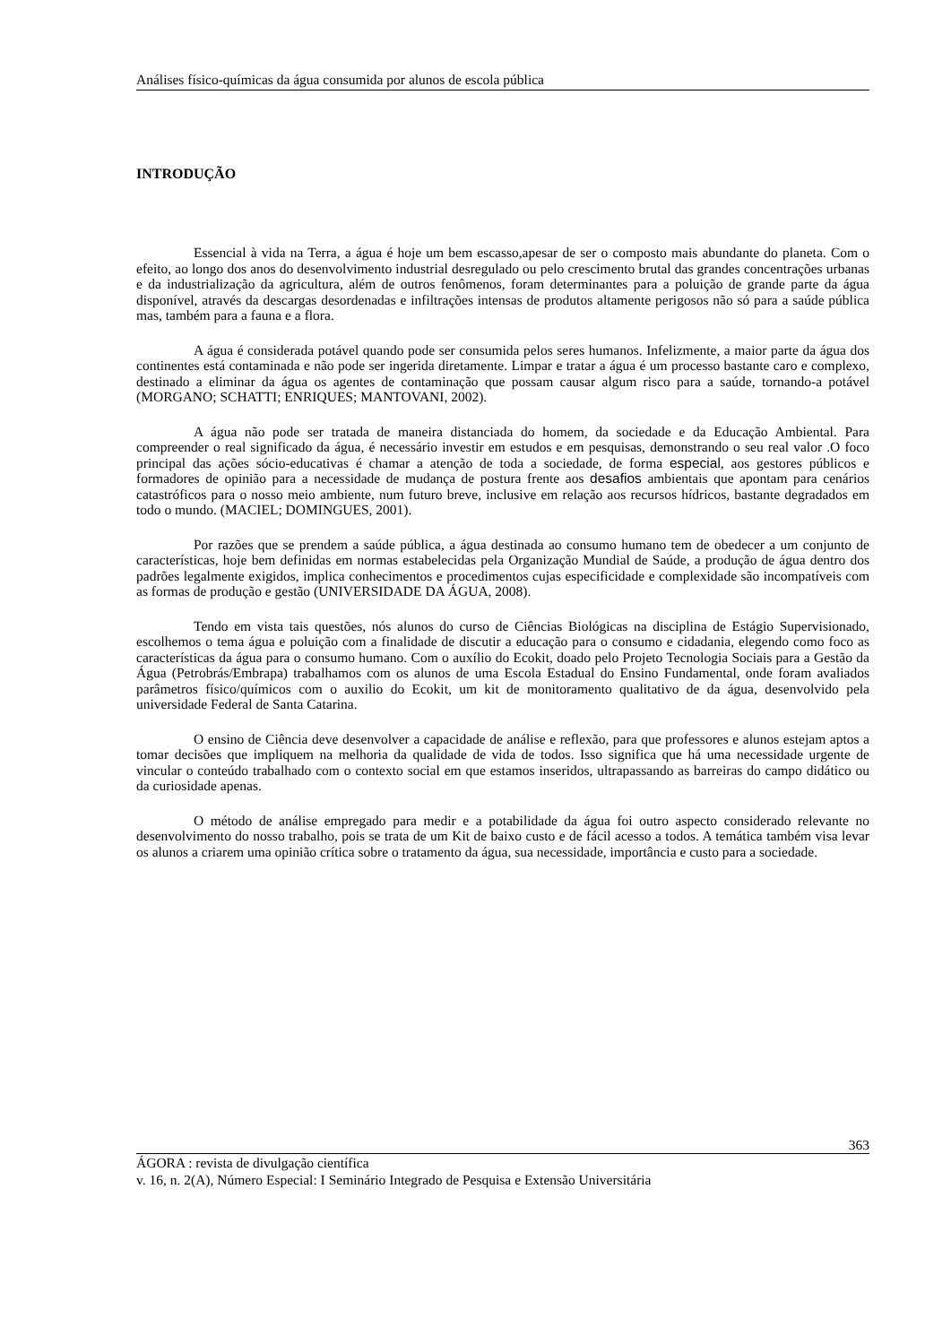Análises físico-químicas da água consumida por alunos de escola pública
INTRODUÇÃO
Essencial à vida na Terra, a água é hoje um bem escasso,apesar de ser o composto mais abundante do planeta. Com o efeito, ao longo dos anos do desenvolvimento industrial desregulado ou pelo crescimento brutal das grandes concentrações urbanas e da industrialização da agricultura, além de outros fenômenos, foram determinantes para a poluição de grande parte da água disponível, através da descargas desordenadas e infiltrações intensas de produtos altamente perigosos não só para a saúde pública mas, também para a fauna e a flora.
A água é considerada potável quando pode ser consumida pelos seres humanos. Infelizmente, a maior parte da água dos continentes está contaminada e não pode ser ingerida diretamente. Limpar e tratar a água é um processo bastante caro e complexo, destinado a eliminar da água os agentes de contaminação que possam causar algum risco para a saúde, tornando-a potável (MORGANO; SCHATTI; ENRIQUES; MANTOVANI, 2002).
A água não pode ser tratada de maneira distanciada do homem, da sociedade e da Educação Ambiental. Para compreender o real significado da água, é necessário investir em estudos e em pesquisas, demonstrando o seu real valor .O foco principal das ações sócio-educativas é chamar a atenção de toda a sociedade, de forma especial, aos gestores públicos e formadores de opinião para a necessidade de mudança de postura frente aos desafios ambientais que apontam para cenários catastróficos para o nosso meio ambiente, num futuro breve, inclusive em relação aos recursos hídricos, bastante degradados em todo o mundo. (MACIEL; DOMINGUES, 2001).
Por razões que se prendem a saúde pública, a água destinada ao consumo humano tem de obedecer a um conjunto de características, hoje bem definidas em normas estabelecidas pela Organização Mundial de Saúde, a produção de água dentro dos padrões legalmente exigidos, implica conhecimentos e procedimentos cujas especificidade e complexidade são incompatíveis com as formas de produção e gestão (UNIVERSIDADE DA ÁGUA, 2008).
Tendo em vista tais questões, nós alunos do curso de Ciências Biológicas na disciplina de Estágio Supervisionado, escolhemos o tema água e poluição com a finalidade de discutir a educação para o consumo e cidadania, elegendo como foco as características da água para o consumo humano. Com o auxílio do Ecokit, doado pelo Projeto Tecnologia Sociais para a Gestão da Água (Petrobrás/Embrapa) trabalhamos com os alunos de uma Escola Estadual do Ensino Fundamental, onde foram avaliados parâmetros físico/químicos com o auxilio do Ecokit, um kit de monitoramento qualitativo de da água, desenvolvido pela universidade Federal de Santa Catarina.
O ensino de Ciência deve desenvolver a capacidade de análise e reflexão, para que professores e alunos estejam aptos a tomar decisões que impliquem na melhoria da qualidade de vida de todos. Isso significa que há uma necessidade urgente de vincular o conteúdo trabalhado com o contexto social em que estamos inseridos, ultrapassando as barreiras do campo didático ou da curiosidade apenas.
O método de análise empregado para medir e a potabilidade da água foi outro aspecto considerado relevante no desenvolvimento do nosso trabalho, pois se trata de um Kit de baixo custo e de fácil acesso a todos. A temática também visa levar os alunos a criarem uma opinião crítica sobre o tratamento da água, sua necessidade, importância e custo para a sociedade.
363
ÁGORA : revista de divulgação científica
v. 16, n. 2(A), Número Especial: I Seminário Integrado de Pesquisa e Extensão Universitária